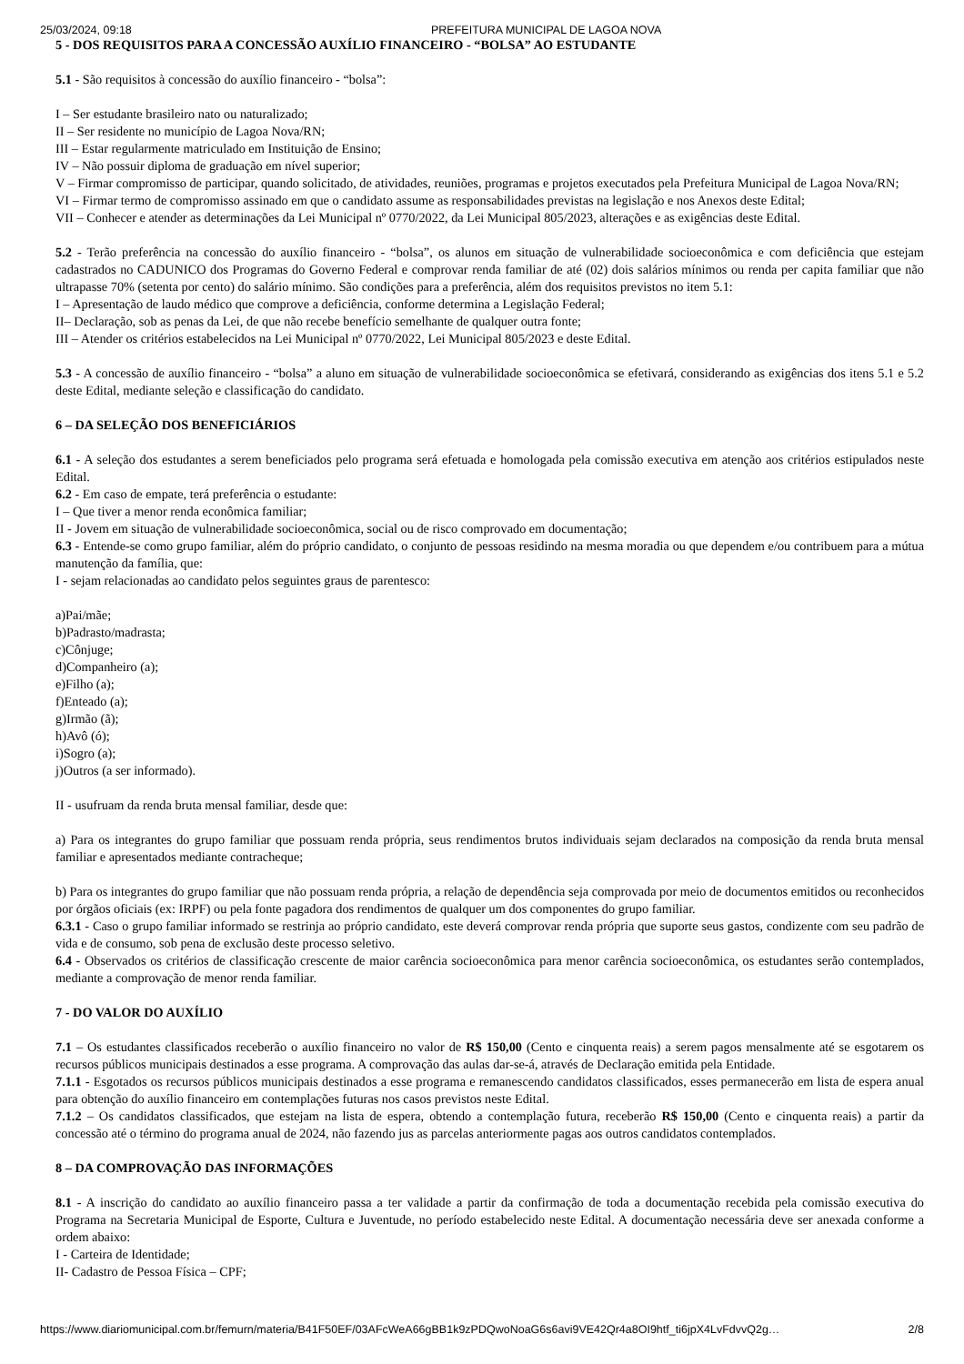25/03/2024, 09:18 PREFEITURA MUNICIPAL DE LAGOA NOVA
5 - DOS REQUISITOS PARA A CONCESSÃO AUXÍLIO FINANCEIRO - “BOLSA” AO ESTUDANTE
5.1 - São requisitos à concessão do auxílio financeiro - “bolsa”:
I – Ser estudante brasileiro nato ou naturalizado;
II – Ser residente no município de Lagoa Nova/RN;
III – Estar regularmente matriculado em Instituição de Ensino;
IV – Não possuir diploma de graduação em nível superior;
V – Firmar compromisso de participar, quando solicitado, de atividades, reuniões, programas e projetos executados pela Prefeitura Municipal de Lagoa Nova/RN;
VI – Firmar termo de compromisso assinado em que o candidato assume as responsabilidades previstas na legislação e nos Anexos deste Edital;
VII – Conhecer e atender as determinações da Lei Municipal nº 0770/2022, da Lei Municipal 805/2023, alterações e as exigências deste Edital.
5.2 - Terão preferência na concessão do auxílio financeiro - “bolsa”, os alunos em situação de vulnerabilidade socioeconômica e com deficiência que estejam cadastrados no CADUNICO dos Programas do Governo Federal e comprovar renda familiar de até (02) dois salários mínimos ou renda per capita familiar que não ultrapasse 70% (setenta por cento) do salário mínimo. São condições para a preferência, além dos requisitos previstos no item 5.1:
I – Apresentação de laudo médico que comprove a deficiência, conforme determina a Legislação Federal;
II– Declaração, sob as penas da Lei, de que não recebe benefício semelhante de qualquer outra fonte;
III – Atender os critérios estabelecidos na Lei Municipal nº 0770/2022, Lei Municipal 805/2023 e deste Edital.
5.3 - A concessão de auxílio financeiro - “bolsa” a aluno em situação de vulnerabilidade socioeconômica se efetivará, considerando as exigências dos itens 5.1 e 5.2 deste Edital, mediante seleção e classificação do candidato.
6 – DA SELEÇÃO DOS BENEFICIÁRIOS
6.1 - A seleção dos estudantes a serem beneficiados pelo programa será efetuada e homologada pela comissão executiva em atenção aos critérios estipulados neste Edital.
6.2 - Em caso de empate, terá preferência o estudante:
I – Que tiver a menor renda econômica familiar;
II - Jovem em situação de vulnerabilidade socioeconômica, social ou de risco comprovado em documentação;
6.3 - Entende-se como grupo familiar, além do próprio candidato, o conjunto de pessoas residindo na mesma moradia ou que dependem e/ou contribuem para a mútua manutenção da família, que:
I - sejam relacionadas ao candidato pelos seguintes graus de parentesco:
a)Pai/mãe;
b)Padrasto/madrasta;
c)Cônjuge;
d)Companheiro (a);
e)Filho (a);
f)Enteado (a);
g)Irmão (ã);
h)Avô (ó);
i)Sogro (a);
j)Outros (a ser informado).
II - usufruam da renda bruta mensal familiar, desde que:
a) Para os integrantes do grupo familiar que possuam renda própria, seus rendimentos brutos individuais sejam declarados na composição da renda bruta mensal familiar e apresentados mediante contracheque;
b) Para os integrantes do grupo familiar que não possuam renda própria, a relação de dependência seja comprovada por meio de documentos emitidos ou reconhecidos por órgãos oficiais (ex: IRPF) ou pela fonte pagadora dos rendimentos de qualquer um dos componentes do grupo familiar.
6.3.1 - Caso o grupo familiar informado se restrinja ao próprio candidato, este deverá comprovar renda própria que suporte seus gastos, condizente com seu padrão de vida e de consumo, sob pena de exclusão deste processo seletivo.
6.4 - Observados os critérios de classificação crescente de maior carência socioeconômica para menor carência socioeconômica, os estudantes serão contemplados, mediante a comprovação de menor renda familiar.
7 - DO VALOR DO AUXÍLIO
7.1 – Os estudantes classificados receberão o auxílio financeiro no valor de R$ 150,00 (Cento e cinquenta reais) a serem pagos mensalmente até se esgotarem os recursos públicos municipais destinados a esse programa. A comprovação das aulas dar-se-á, através de Declaração emitida pela Entidade.
7.1.1 - Esgotados os recursos públicos municipais destinados a esse programa e remanescendo candidatos classificados, esses permanecerão em lista de espera anual para obtenção do auxílio financeiro em contemplações futuras nos casos previstos neste Edital.
7.1.2 – Os candidatos classificados, que estejam na lista de espera, obtendo a contemplação futura, receberão R$ 150,00 (Cento e cinquenta reais) a partir da concessão até o término do programa anual de 2024, não fazendo jus as parcelas anteriormente pagas aos outros candidatos contemplados.
8 – DA COMPROVAÇÃO DAS INFORMAÇÕES
8.1 - A inscrição do candidato ao auxílio financeiro passa a ter validade a partir da confirmação de toda a documentação recebida pela comissão executiva do Programa na Secretaria Municipal de Esporte, Cultura e Juventude, no período estabelecido neste Edital. A documentação necessária deve ser anexada conforme a ordem abaixo:
I - Carteira de Identidade;
II- Cadastro de Pessoa Física – CPF;
https://www.diariomunicipal.com.br/femurn/materia/B41F50EF/03AFcWeA66gBB1k9zPDQwoNoaG6s6avi9VE42Qr4a8OI9htf_ti6jpX4LvFdvvQ2g… 2/8